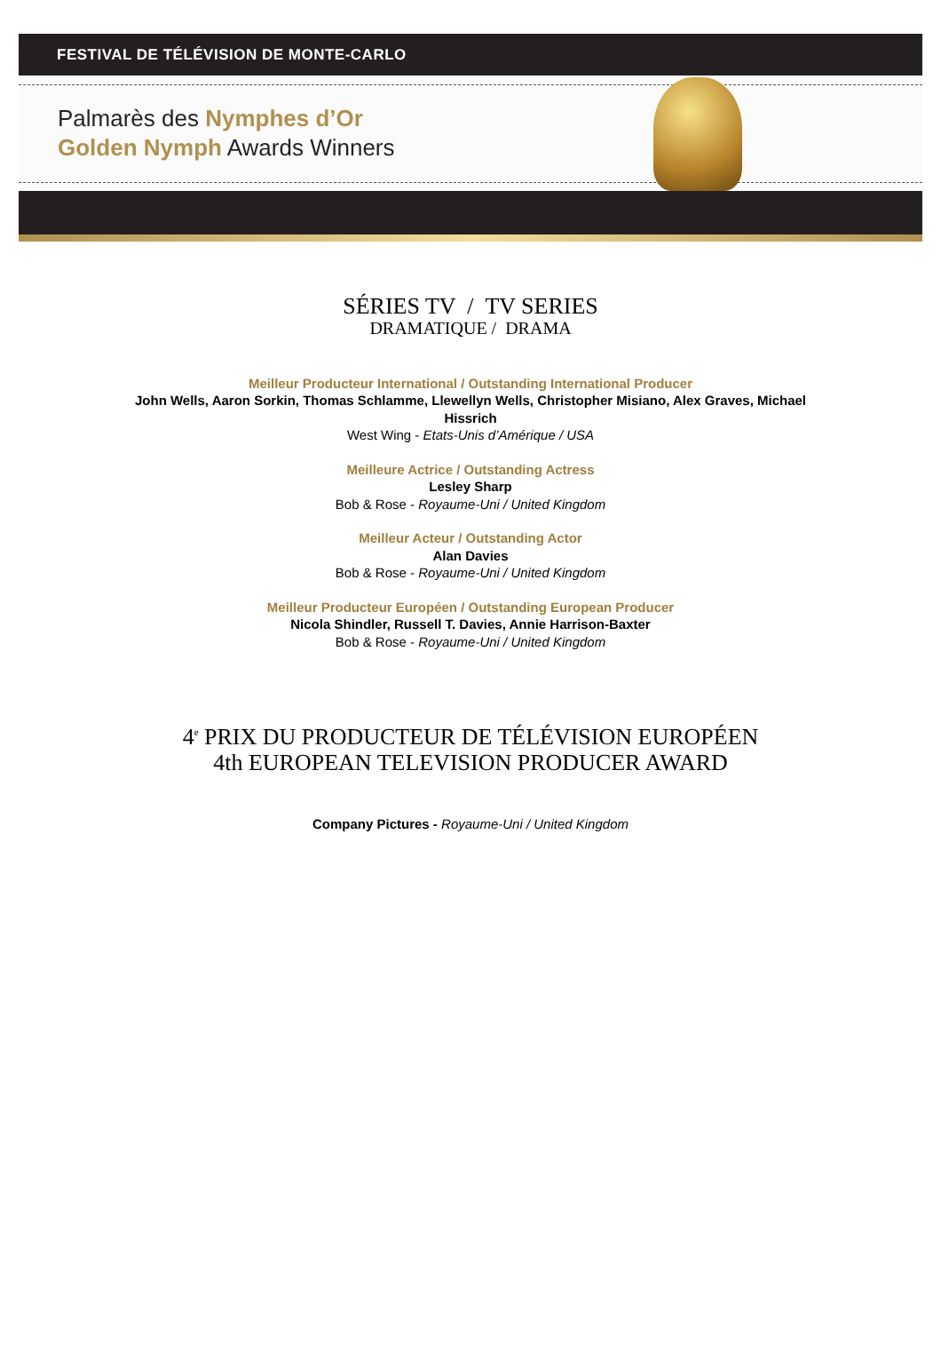FESTIVAL DE TÉLÉVISION DE MONTE-CARLO
Palmarès des Nymphes d’Or
Golden Nymph Awards Winners
SÉRIES TV / TV SERIES
DRAMATIQUE / DRAMA
Meilleur Producteur International / Outstanding International Producer
John Wells, Aaron Sorkin, Thomas Schlamme, Llewellyn Wells, Christopher Misiano, Alex Graves, Michael
Hissrich
West Wing - Etats-Unis d’Amérique / USA
Meilleure Actrice / Outstanding Actress
Lesley Sharp
Bob & Rose - Royaume-Uni / United Kingdom
Meilleur Acteur / Outstanding Actor
Alan Davies
Bob & Rose - Royaume-Uni / United Kingdom
Meilleur Producteur Européen / Outstanding European Producer
Nicola Shindler, Russell T. Davies, Annie Harrison-Baxter
Bob & Rose - Royaume-Uni / United Kingdom
4<sup>e</sup> PRIX DU PRODUCTEUR DE TÉLÉVISION EUROPÉEN
4th EUROPEAN TELEVISION PRODUCER AWARD
Company Pictures - Royaume-Uni / United Kingdom